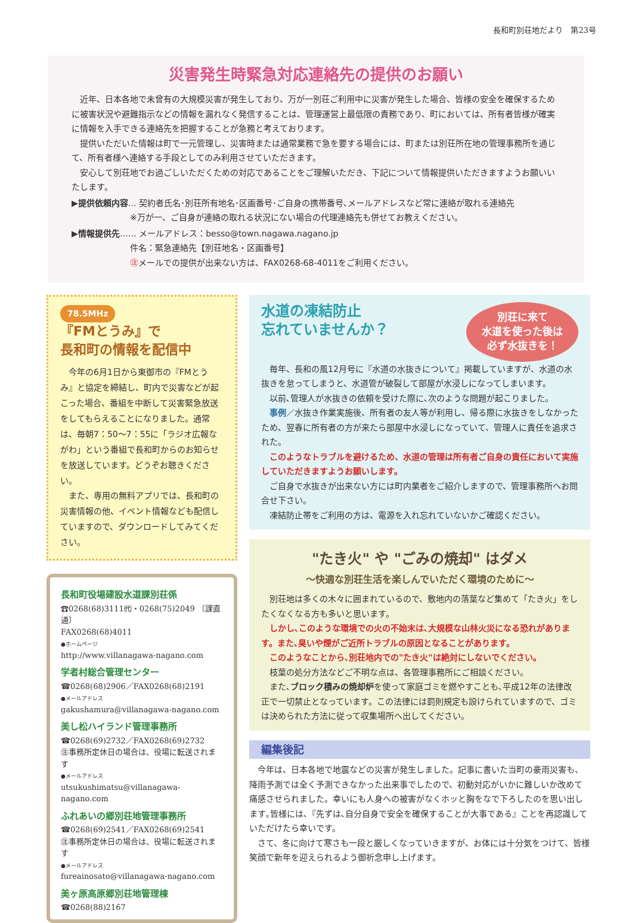長和町別荘地だより　第23号
災害発生時緊急対応連絡先の提供のお願い
近年、日本各地で未曾有の大規模災害が発生しており、万が一別荘ご利用中に災害が発生した場合、皆様の安全を確保するために被害状況や避難指示などの情報を漏れなく発信することは、管理運営上最低限の責務であり、町においては、所有者皆様が確実に情報を入手できる連絡先を把握することが急務と考えております。
提供いただいた情報は町で一元管理し、災害時または通常業務で急を要する場合には、町または別荘所在地の管理事務所を通じて、所有者様へ連絡する手段としてのみ利用させていただきます。
安心して別荘地でお過ごしいただくための対応であることをご理解いただき、下記について情報提供いただきますようお願いいたします。
▶提供依頼内容… 契約者氏名･別荘所有地名･区画番号･ご自身の携帯番号､メールアドレスなど常に連絡が取れる連絡先
　　　　　　　※万が一、ご自身が連絡の取れる状況にない場合の代理連絡先も併せてお教えください。
▶情報提供先…… メールアドレス：besso@town.nagawa.nagano.jp
　　　　　　　件名：緊急連絡先【別荘地名・区画番号】
　　　　　　　㊟メールでの提供が出来ない方は、FAX0268-68-4011をご利用ください。
78.5MHz
『FMとうみ』で
長和町の情報を配信中
今年の6月1日から東御市の『FMとうみ』と協定を締結し、町内で災害などが起こった場合、番組を中断して災害緊急放送をしてもらえることになりました。通常は、毎朝7：50～7：55に「ラジオ広報ながわ」という番組で長和町からのお知らせを放送しています。どうぞお聴きください。
また、専用の無料アプリでは、長和町の災害情報の他、イベント情報なども配信していますので、ダウンロードしてみてください。
長和町役場建設水道課別荘係
☎0268(68)3111㈹・0268(75)2049 〔課直通〕
FAX0268(68)4011
●ホームページ
http://www.villanagawa-nagano.com
学者村総合管理センター
☎0268(68)2906／FAX0268(68)2191
●メールアドレス
gakushamura@villanagawa-nagano.com
美し松ハイランド管理事務所
☎0268(69)2732／FAX0268(69)2732
㊟事務所定休日の場合は、役場に転送されます
●メールアドレス
utsukushimatsu@villanagawa-nagano.com
ふれあいの郷別荘地管理事務所
☎0268(69)2541／FAX0268(69)2541
㊟事務所定休日の場合は、役場に転送されます
●メールアドレス
fureainosato@villanagawa-nagano.com
美ヶ原高原郷別荘地管理棟
☎0268(88)2167
別荘に来て
水道を使った後は
必ず水抜きを！
水道の凍結防止
忘れていませんか？
毎年、長和の風12月号に『水道の水抜きについて』掲載していますが、水道の水抜きを怠ってしまうと、水道管が破裂して部屋が水浸しになってしまいます。
以前､管理人が水抜きの依頼を受けた際に､次のような問題が起こりました。
事例／水抜き作業実施後、所有者の友人等が利用し、帰る際に水抜きをしなかったため、翌春に所有者の方が来たら部屋中水浸しになっていて、管理人に責任を追求された。
このようなトラブルを避けるため、水道の管理は所有者ご自身の責任において実施していただきますようお願いします。
ご自身で水抜きが出来ない方には町内業者をご紹介しますので、管理事務所へお問合せ下さい。
凍結防止帯をご利用の方は、電源を入れ忘れていないかご確認ください。
"たき火" や "ごみの焼却" はダメ
～快適な別荘生活を楽しんでいただく環境のために～
別荘地は多くの木々に囲まれているので、敷地内の落葉など集めて「たき火」をしたくなくなる方も多いと思います。
しかし､このような環境での火の不始末は､大規模な山林火災になる恐れがあります。また､臭いや煙がご近所トラブルの原因となることがあります。
このようなことから､別荘地内での"たき火"は絶対にしないでください。
枝葉の処分方法などご不明な点は、各管理事務所にご相談ください。
また､ブロック積みの焼却炉を使って家庭ゴミを燃やすことも､平成12年の法律改正で一切禁止となっています。この法律には罰則規定も設けられていますので、ゴミは決められた方法に従って収集場所へ出してください。
編集後記
今年は、日本各地で地震などの災害が発生しました。記事に書いた当町の豪雨災害も、降雨予測では全く予測できなかった出来事でしたので、初動対応がいかに難しいか改めて痛感させられました。幸いにも人身への被害がなくホッと胸をなで下ろしたのを思い出します｡皆様には､『先ずは､自分自身で安全を確保することが大事である』ことを再認識していただけたら幸いです。
さて、冬に向けて寒さも一段と厳しくなっていきますが、お体には十分気をつけて、皆様笑顔で新年を迎えられるよう御祈念申し上げます。